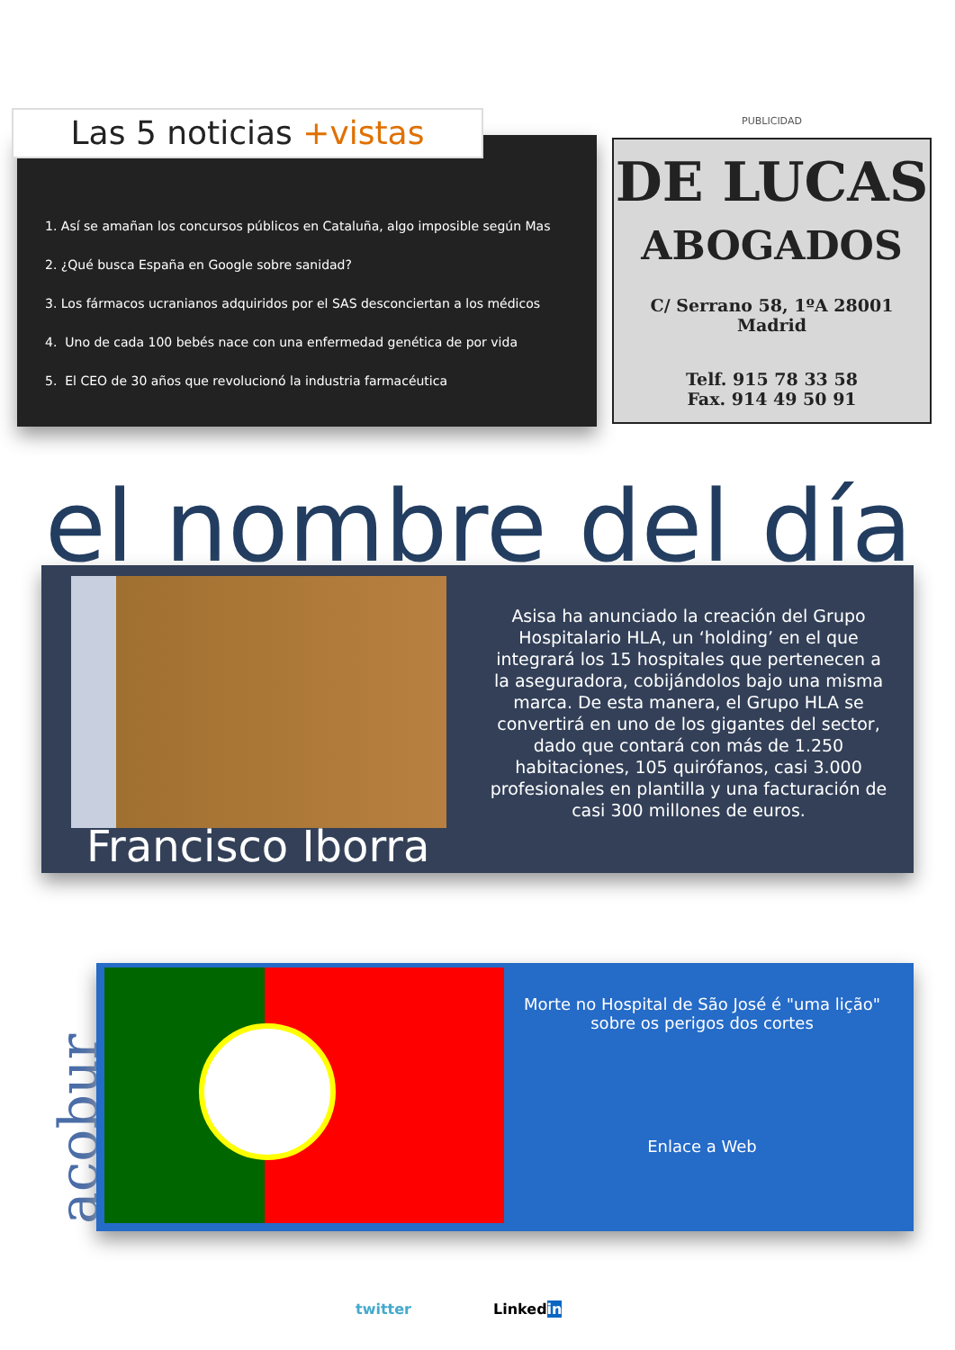Las 5 noticias +vistas
1. Así se amañan los concursos públicos en Cataluña, algo imposible según Mas
2. ¿Qué busca España en Google sobre sanidad?
3. Los fármacos ucranianos adquiridos por el SAS desconciertan a los médicos
4. Uno de cada 100 bebés nace con una enfermedad genética de por vida
5. El CEO de 30 años que revolucionó la industria farmacéutica
PUBLICIDAD
DE LUCAS
ABOGADOS
C/ Serrano 58, 1ºA 28001 Madrid
Telf. 915 78 33 58
Fax. 914 49 50 91
el nombre del día
Francisco Iborra
Asisa ha anunciado la creación del Grupo Hospitalario HLA, un ‘holding’ en el que integrará los 15 hospitales que pertenecen a la aseguradora, cobijándolos bajo una misma marca. De esta manera, el Grupo HLA se convertirá en uno de los gigantes del sector, dado que contará con más de 1.250 habitaciones, 105 quirófanos, casi 3.000 profesionales en plantilla y una facturación de casi 300 millones de euros.
acobur
Morte no Hospital de São José é "uma lição" sobre os perigos dos cortes
Enlace a Web
twitter Linkedin